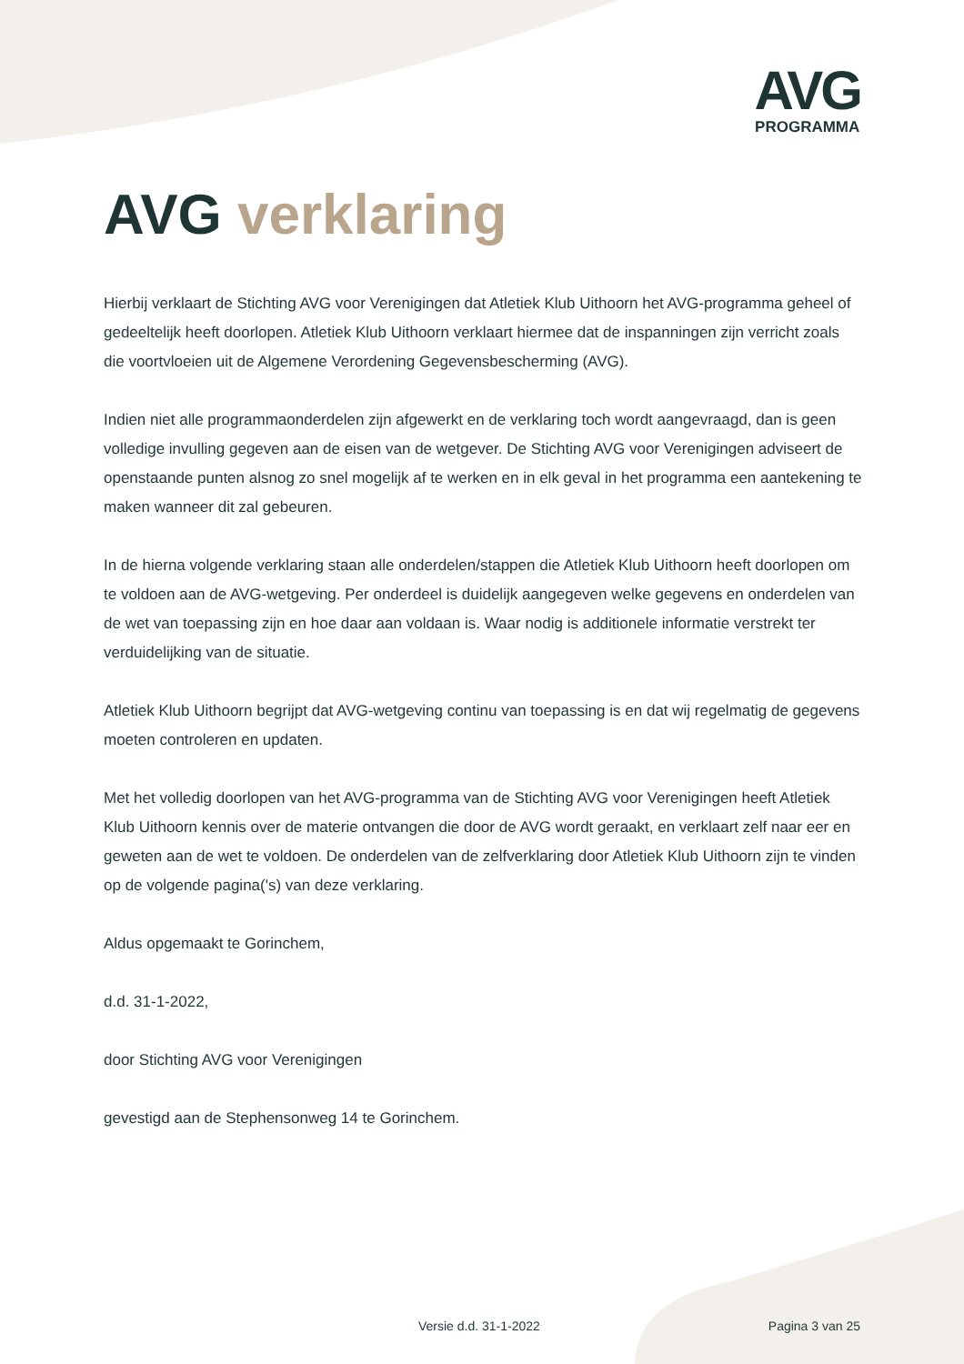AVG
PROGRAMMA
AVG verklaring
Hierbij verklaart de Stichting AVG voor Verenigingen dat Atletiek Klub Uithoorn het AVG-programma geheel of gedeeltelijk heeft doorlopen. Atletiek Klub Uithoorn verklaart hiermee dat de inspanningen zijn verricht zoals die voortvloeien uit de Algemene Verordening Gegevensbescherming (AVG).
Indien niet alle programmaonderdelen zijn afgewerkt en de verklaring toch wordt aangevraagd, dan is geen volledige invulling gegeven aan de eisen van de wetgever. De Stichting AVG voor Verenigingen adviseert de openstaande punten alsnog zo snel mogelijk af te werken en in elk geval in het programma een aantekening te maken wanneer dit zal gebeuren.
In de hierna volgende verklaring staan alle onderdelen/stappen die Atletiek Klub Uithoorn heeft doorlopen om te voldoen aan de AVG-wetgeving. Per onderdeel is duidelijk aangegeven welke gegevens en onderdelen van de wet van toepassing zijn en hoe daar aan voldaan is. Waar nodig is additionele informatie verstrekt ter verduidelijking van de situatie.
Atletiek Klub Uithoorn begrijpt dat AVG-wetgeving continu van toepassing is en dat wij regelmatig de gegevens moeten controleren en updaten.
Met het volledig doorlopen van het AVG-programma van de Stichting AVG voor Verenigingen heeft Atletiek Klub Uithoorn kennis over de materie ontvangen die door de AVG wordt geraakt, en verklaart zelf naar eer en geweten aan de wet te voldoen. De onderdelen van de zelfverklaring door Atletiek Klub Uithoorn zijn te vinden op de volgende pagina('s) van deze verklaring.
Aldus opgemaakt te Gorinchem,
d.d. 31-1-2022,
door Stichting AVG voor Verenigingen
gevestigd aan de Stephensonweg 14 te Gorinchem.
Versie d.d. 31-1-2022 Pagina 3 van 25